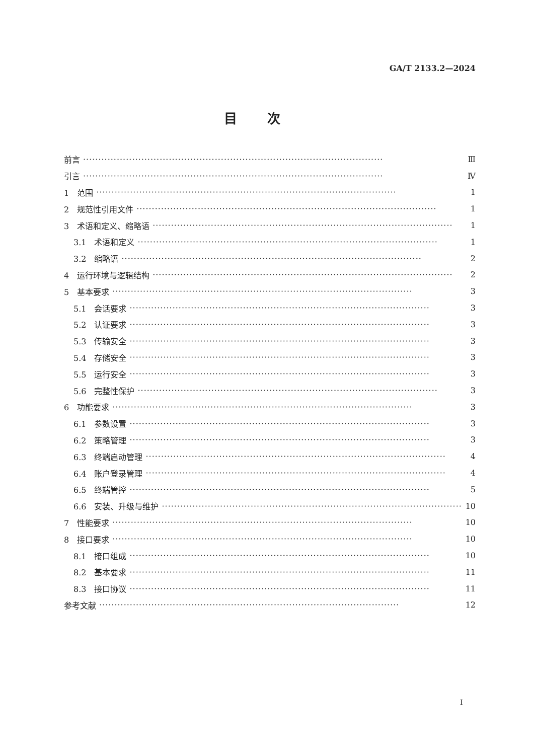GA/T 2133.2—2024
目次
前言 ·································································································· Ⅲ
引言 ·································································································· Ⅳ
1　范围 ·································································································· 1
2　规范性引用文件 ·································································································· 1
3　术语和定义、缩略语 ·································································································· 1
3.1　术语和定义 ·································································································· 1
3.2　缩略语 ·································································································· 2
4　运行环境与逻辑结构 ·································································································· 2
5　基本要求 ·································································································· 3
5.1　会话要求 ·································································································· 3
5.2　认证要求 ·································································································· 3
5.3　传输安全 ·································································································· 3
5.4　存储安全 ·································································································· 3
5.5　运行安全 ·································································································· 3
5.6　完整性保护 ·································································································· 3
6　功能要求 ·································································································· 3
6.1　参数设置 ·································································································· 3
6.2　策略管理 ·································································································· 3
6.3　终端启动管理 ·································································································· 4
6.4　账户登录管理 ·································································································· 4
6.5　终端管控 ·································································································· 5
6.6　安装、升级与维护 ·································································································· 10
7　性能要求 ·································································································· 10
8　接口要求 ·································································································· 10
8.1　接口组成 ·································································································· 10
8.2　基本要求 ·································································································· 11
8.3　接口协议 ·································································································· 11
参考文献 ·································································································· 12
I